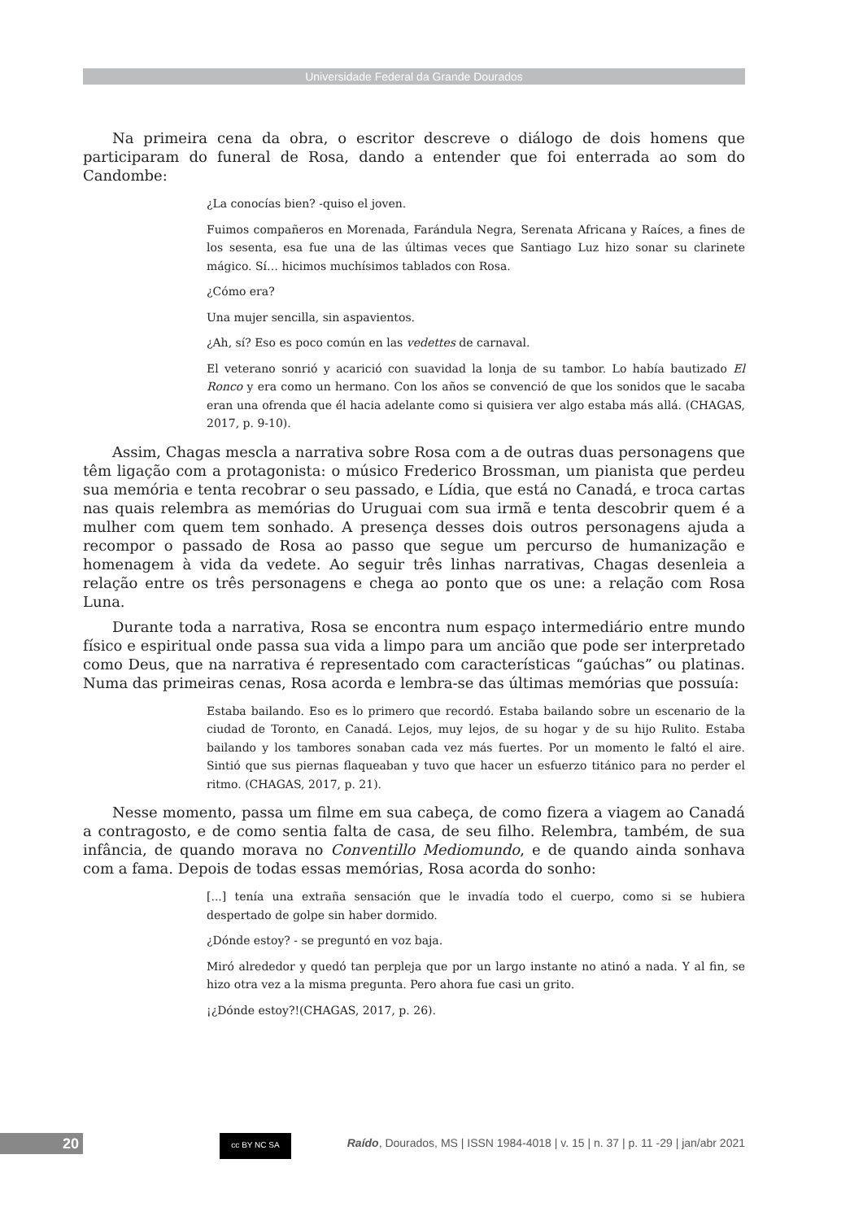Universidade Federal da Grande Dourados
Na primeira cena da obra, o escritor descreve o diálogo de dois homens que participaram do funeral de Rosa, dando a entender que foi enterrada ao som do Candombe:
¿La conocías bien? -quiso el joven.
Fuimos compañeros en Morenada, Farándula Negra, Serenata Africana y Raíces, a fines de los sesenta, esa fue una de las últimas veces que Santiago Luz hizo sonar su clarinete mágico. Sí… hicimos muchísimos tablados con Rosa.
¿Cómo era?
Una mujer sencilla, sin aspavientos.
¿Ah, sí? Eso es poco común en las vedettes de carnaval.
El veterano sonrió y acarició con suavidad la lonja de su tambor. Lo había bautizado El Ronco y era como un hermano. Con los años se convenció de que los sonidos que le sacaba eran una ofrenda que él hacia adelante como si quisiera ver algo estaba más allá. (CHAGAS, 2017, p. 9-10).
Assim, Chagas mescla a narrativa sobre Rosa com a de outras duas personagens que têm ligação com a protagonista: o músico Frederico Brossman, um pianista que perdeu sua memória e tenta recobrar o seu passado, e Lídia, que está no Canadá, e troca cartas nas quais relembra as memórias do Uruguai com sua irmã e tenta descobrir quem é a mulher com quem tem sonhado. A presença desses dois outros personagens ajuda a recompor o passado de Rosa ao passo que segue um percurso de humanização e homenagem à vida da vedete. Ao seguir três linhas narrativas, Chagas desenleia a relação entre os três personagens e chega ao ponto que os une: a relação com Rosa Luna.
Durante toda a narrativa, Rosa se encontra num espaço intermediário entre mundo físico e espiritual onde passa sua vida a limpo para um ancião que pode ser interpretado como Deus, que na narrativa é representado com características “gaúchas” ou platinas. Numa das primeiras cenas, Rosa acorda e lembra-se das últimas memórias que possuía:
Estaba bailando. Eso es lo primero que recordó. Estaba bailando sobre un escenario de la ciudad de Toronto, en Canadá. Lejos, muy lejos, de su hogar y de su hijo Rulito. Estaba bailando y los tambores sonaban cada vez más fuertes. Por un momento le faltó el aire. Sintió que sus piernas flaqueaban y tuvo que hacer un esfuerzo titánico para no perder el ritmo. (CHAGAS, 2017, p. 21).
Nesse momento, passa um filme em sua cabeça, de como fizera a viagem ao Canadá a contragosto, e de como sentia falta de casa, de seu filho. Relembra, também, de sua infância, de quando morava no Conventillo Mediomundo, e de quando ainda sonhava com a fama. Depois de todas essas memórias, Rosa acorda do sonho:
[...] tenía una extraña sensación que le invadía todo el cuerpo, como si se hubiera despertado de golpe sin haber dormido.
¿Dónde estoy? - se preguntó en voz baja.
Miró alrededor y quedó tan perpleja que por un largo instante no atinó a nada. Y al fin, se hizo otra vez a la misma pregunta. Pero ahora fue casi un grito.
¡¿Dónde estoy?!(CHAGAS, 2017, p. 26).
20 cc BY NC SA
Raído, Dourados, MS | ISSN 1984-4018 | v. 15 | n. 37 | p. 11 -29 | jan/abr 2021